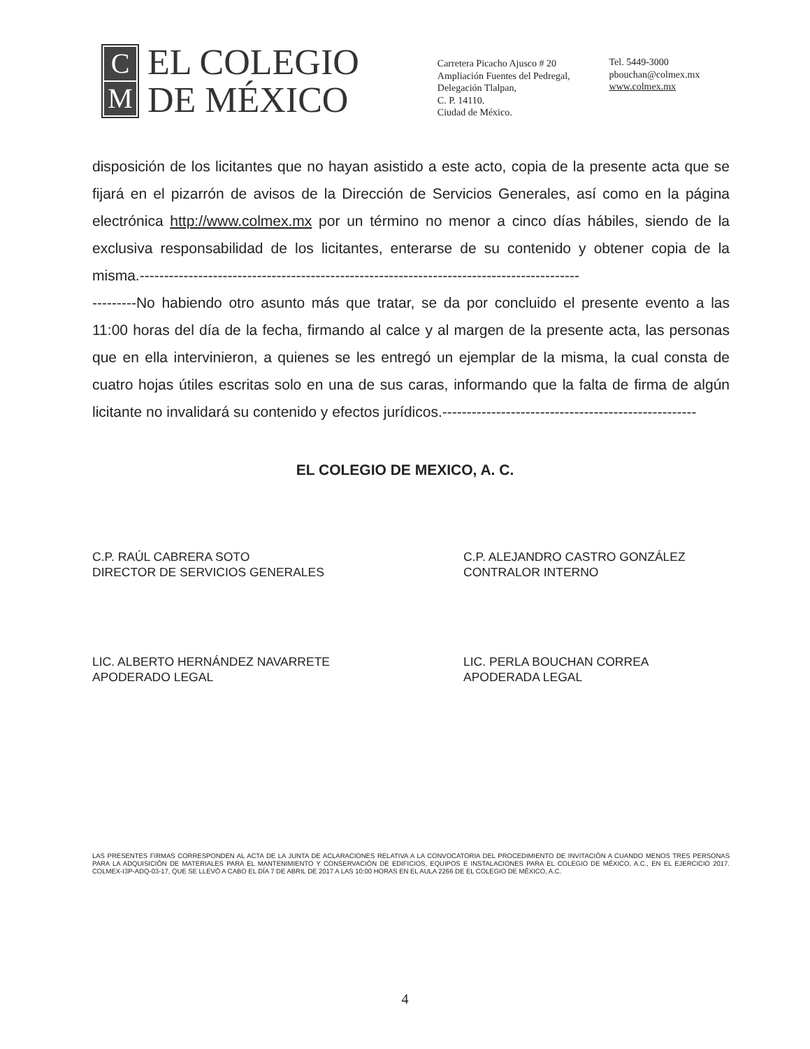C
M
EL COLEGIO
DE MÉXICO
Carretera Picacho Ajusco # 20
Ampliación Fuentes del Pedregal,
Delegación Tlalpan,
C. P. 14110.
Ciudad de México.
Tel. 5449-3000
pbouchan@colmex.mx
www.colmex.mx
disposición de los licitantes que no hayan asistido a este acto, copia de la presente acta que se fijará en el pizarrón de avisos de la Dirección de Servicios Generales, así como en la página electrónica http://www.colmex.mx por un término no menor a cinco días hábiles, siendo de la exclusiva responsabilidad de los licitantes, enterarse de su contenido y obtener copia de la misma.------------------------------------------------------------------------------------------
---------No habiendo otro asunto más que tratar, se da por concluido el presente evento a las 11:00 horas del día de la fecha, firmando al calce y al margen de la presente acta, las personas que en ella intervinieron, a quienes se les entregó un ejemplar de la misma, la cual consta de cuatro hojas útiles escritas solo en una de sus caras, informando que la falta de firma de algún licitante no invalidará su contenido y efectos jurídicos.----------------------------------------------------
EL COLEGIO DE MEXICO, A. C.
C.P. RAÚL CABRERA SOTO
DIRECTOR DE SERVICIOS GENERALES
C.P. ALEJANDRO CASTRO GONZÁLEZ
CONTRALOR INTERNO
LIC. ALBERTO HERNÁNDEZ NAVARRETE
APODERADO LEGAL
LIC. PERLA BOUCHAN CORREA
APODERADA LEGAL
LAS PRESENTES FIRMAS CORRESPONDEN AL ACTA DE LA JUNTA DE ACLARACIONES RELATIVA A LA CONVOCATORIA DEL PROCEDIMIENTO DE INVITACIÓN A CUANDO MENOS TRES PERSONAS PARA LA ADQUISICIÓN DE MATERIALES PARA EL MANTENIMIENTO Y CONSERVACIÓN DE EDIFICIOS, EQUIPOS E INSTALACIONES PARA EL COLEGIO DE MÉXICO, A.C., EN EL EJERCICIO 2017. COLMEX-I3P-ADQ-03-17, QUE SE LLEVÓ A CABO EL DÍA 7 DE ABRIL DE 2017 A LAS 10:00 HORAS EN EL AULA 2266 DE EL COLEGIO DE MÉXICO, A.C.
4